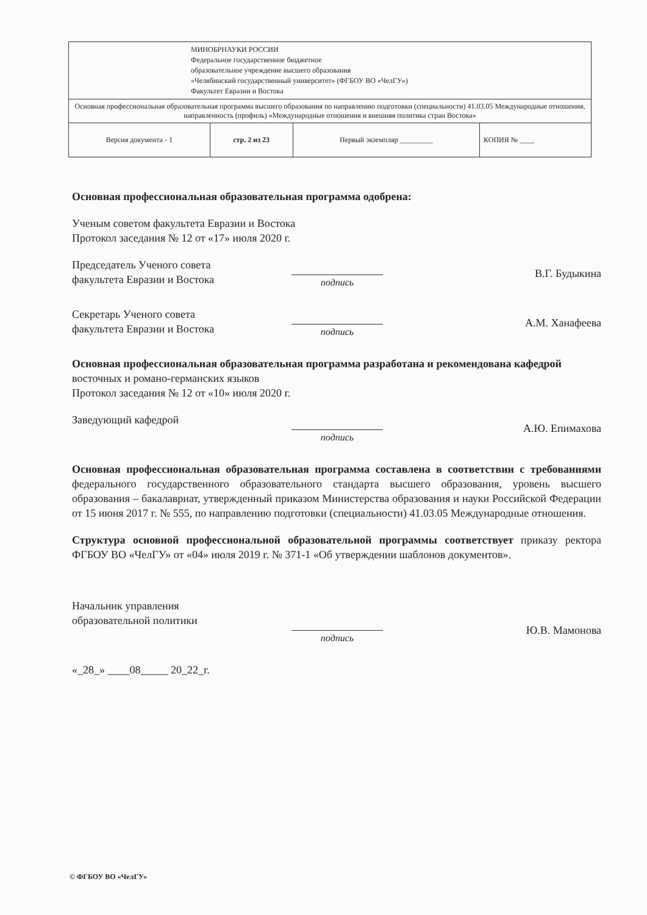| МИНОБРНАУКИ РОССИИ Федеральное государственное бюджетное образовательное учреждение высшего образования «Челябинский государственный университет» (ФГБОУ ВО «ЧелГУ») Факультет Евразии и Востока | | | |
| Основная профессиональная образовательная программа высшего образования по направлению подготовки (специальности) 41.03.05 Международные отношения, направленность (профиль) «Международные отношения и внешняя политика стран Востока» | | | |
| Версия документа - 1 | стр. 2 из 23 | Первый экземпляр _________ | КОПИЯ № ____ |
Основная профессиональная образовательная программа одобрена:
Ученым советом факультета Евразии и Востока
Протокол заседания № 12 от «17» июля 2020 г.
Председатель Ученого совета
факультета Евразии и Востока
подпись
В.Г. Будыкина
Секретарь Ученого совета
факультета Евразии и Востока
подпись
А.М. Ханафеева
Основная профессиональная образовательная программа разработана и рекомендована кафедрой восточных и романо-германских языков
Протокол заседания № 12 от «10» июля 2020 г.
Заведующий кафедрой
подпись
А.Ю. Епимахова
Основная профессиональная образовательная программа составлена в соответствии с требованиями федерального государственного образовательного стандарта высшего образования, уровень высшего образования – бакалавриат, утвержденный приказом Министерства образования и науки Российской Федерации от 15 июня 2017 г. № 555, по направлению подготовки (специальности) 41.03.05 Международные отношения.
Структура основной профессиональной образовательной программы соответствует приказу ректора ФГБОУ ВО «ЧелГУ» от «04» июля 2019 г. № 371-1 «Об утверждении шаблонов документов».
Начальник управления
образовательной политики
подпись
Ю.В. Мамонова
«_28_» ____08_____ 20_22_г.
© ФГБОУ ВО «ЧелГУ»